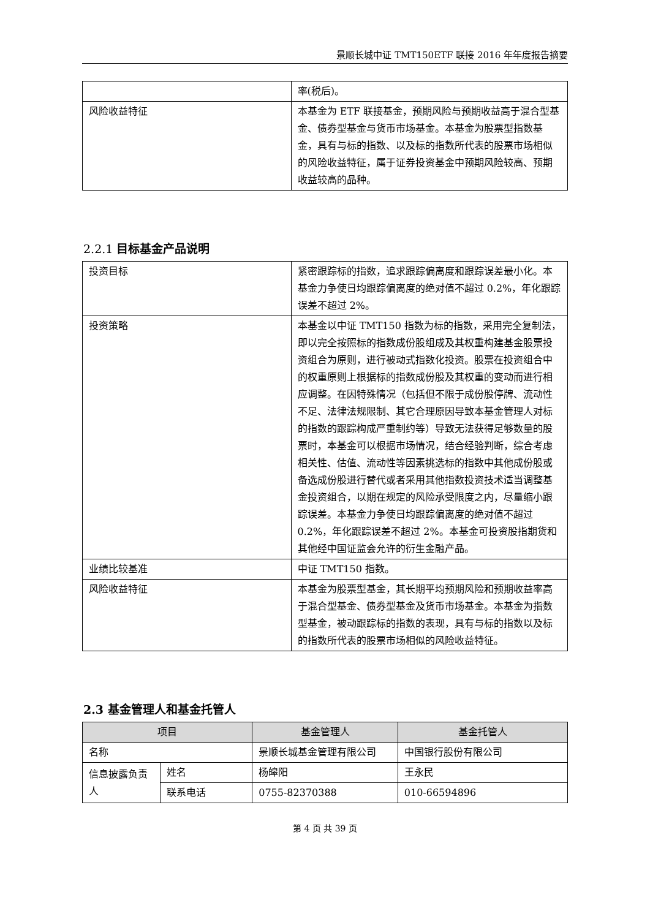景顺长城中证 TMT150ETF 联接 2016 年年度报告摘要
| | 率(税后)。 |
| 风险收益特征 | 本基金为 ETF 联接基金，预期风险与预期收益高于混合型基金、债券型基金与货币市场基金。本基金为股票型指数基金，具有与标的指数、以及标的指数所代表的股票市场相似的风险收益特征，属于证券投资基金中预期风险较高、预期收益较高的品种。 |
2.2.1 目标基金产品说明
| 投资目标 | 紧密跟踪标的指数，追求跟踪偏离度和跟踪误差最小化。本基金力争使日均跟踪偏离度的绝对值不超过 0.2%，年化跟踪误差不超过 2%。 |
| 投资策略 | 本基金以中证 TMT150 指数为标的指数，采用完全复制法，即以完全按照标的指数成份股组成及其权重构建基金股票投资组合为原则，进行被动式指数化投资。股票在投资组合中的权重原则上根据标的指数成份股及其权重的变动而进行相应调整。在因特殊情况（包括但不限于成份股停牌、流动性不足、法律法规限制、其它合理原因导致本基金管理人对标的指数的跟踪构成严重制约等）导致无法获得足够数量的股票时，本基金可以根据市场情况，结合经验判断，综合考虑相关性、估值、流动性等因素挑选标的指数中其他成份股或备选成份股进行替代或者采用其他指数投资技术适当调整基金投资组合，以期在规定的风险承受限度之内，尽量缩小跟踪误差。本基金力争使日均跟踪偏离度的绝对值不超过 0.2%，年化跟踪误差不超过 2%。本基金可投资股指期货和其他经中国证监会允许的衍生金融产品。 |
| 业绩比较基准 | 中证 TMT150 指数。 |
| 风险收益特征 | 本基金为股票型基金，其长期平均预期风险和预期收益率高于混合型基金、债券型基金及货币市场基金。本基金为指数型基金，被动跟踪标的指数的表现，具有与标的指数以及标的指数所代表的股票市场相似的风险收益特征。 |
2.3 基金管理人和基金托管人
| 项目 | | 基金管理人 | 基金托管人 |
| --- | --- | --- | --- |
| 名称 | | 景顺长城基金管理有限公司 | 中国银行股份有限公司 |
| 信息披露负责人 | 姓名 | 杨皞阳 | 王永民 |
| | 联系电话 | 0755-82370388 | 010-66594896 |
第 4 页 共 39 页